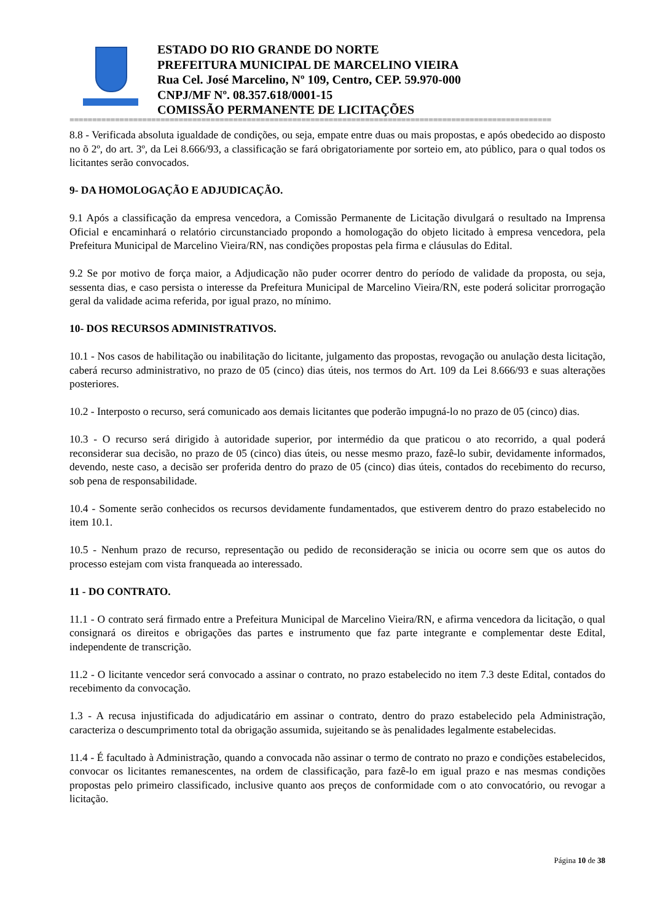ESTADO DO RIO GRANDE DO NORTE
PREFEITURA MUNICIPAL DE MARCELINO VIEIRA
Rua Cel. José Marcelino, Nº 109, Centro, CEP. 59.970-000
CNPJ/MF Nº. 08.357.618/0001-15
COMISSÃO PERMANENTE DE LICITAÇÕES
==========================================================================================================
8.8 - Verificada absoluta igualdade de condições, ou seja, empate entre duas ou mais propostas, e após obedecido ao disposto no õ 2º, do art. 3º, da Lei 8.666/93, a classificação se fará obrigatoriamente por sorteio em, ato público, para o qual todos os licitantes serão convocados.
9- DA HOMOLOGAÇÃO E ADJUDICAÇÃO.
9.1 Após a classificação da empresa vencedora, a Comissão Permanente de Licitação divulgará o resultado na Imprensa Oficial e encaminhará o relatório circunstanciado propondo a homologação do objeto licitado à empresa vencedora, pela Prefeitura Municipal de Marcelino Vieira/RN, nas condições propostas pela firma e cláusulas do Edital.
9.2 Se por motivo de força maior, a Adjudicação não puder ocorrer dentro do período de validade da proposta, ou seja, sessenta dias, e caso persista o interesse da Prefeitura Municipal de Marcelino Vieira/RN, este poderá solicitar prorrogação geral da validade acima referida, por igual prazo, no mínimo.
10- DOS RECURSOS ADMINISTRATIVOS.
10.1 - Nos casos de habilitação ou inabilitação do licitante, julgamento das propostas, revogação ou anulação desta licitação, caberá recurso administrativo, no prazo de 05 (cinco) dias úteis, nos termos do Art. 109 da Lei 8.666/93 e suas alterações posteriores.
10.2 - Interposto o recurso, será comunicado aos demais licitantes que poderão impugná-lo no prazo de 05 (cinco) dias.
10.3 - O recurso será dirigido à autoridade superior, por intermédio da que praticou o ato recorrido, a qual poderá reconsiderar sua decisão, no prazo de 05 (cinco) dias úteis, ou nesse mesmo prazo, fazê-lo subir, devidamente informados, devendo, neste caso, a decisão ser proferida dentro do prazo de 05 (cinco) dias úteis, contados do recebimento do recurso, sob pena de responsabilidade.
10.4 - Somente serão conhecidos os recursos devidamente fundamentados, que estiverem dentro do prazo estabelecido no item 10.1.
10.5 - Nenhum prazo de recurso, representação ou pedido de reconsideração se inicia ou ocorre sem que os autos do processo estejam com vista franqueada ao interessado.
11 - DO CONTRATO.
11.1 - O contrato será firmado entre a Prefeitura Municipal de Marcelino Vieira/RN, e afirma vencedora da licitação, o qual consignará os direitos e obrigações das partes e instrumento que faz parte integrante e complementar deste Edital, independente de transcrição.
11.2 - O licitante vencedor será convocado a assinar o contrato, no prazo estabelecido no item 7.3 deste Edital, contados do recebimento da convocação.
1.3 - A recusa injustificada do adjudicatário em assinar o contrato, dentro do prazo estabelecido pela Administração, caracteriza o descumprimento total da obrigação assumida, sujeitando se às penalidades legalmente estabelecidas.
11.4 - É facultado à Administração, quando a convocada não assinar o termo de contrato no prazo e condições estabelecidos, convocar os licitantes remanescentes, na ordem de classificação, para fazê-lo em igual prazo e nas mesmas condições propostas pelo primeiro classificado, inclusive quanto aos preços de conformidade com o ato convocatório, ou revogar a licitação.
Página 10 de 38